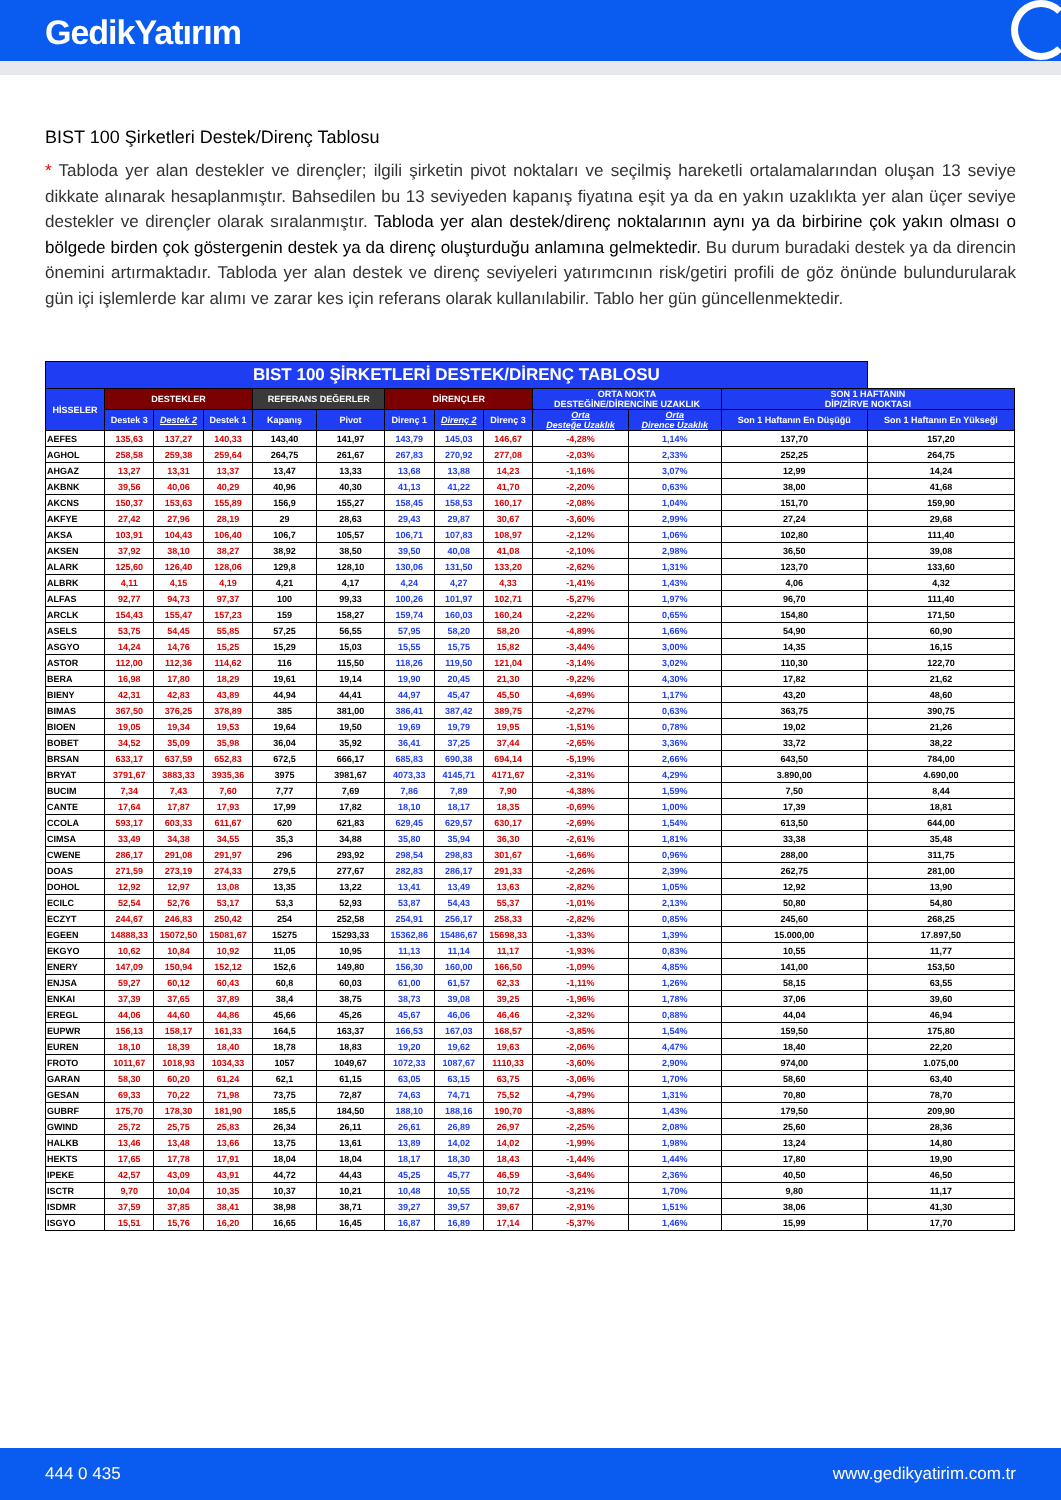GedikYatırım
BIST 100 Şirketleri Destek/Direnç Tablosu
* Tabloda yer alan destekler ve dirençler; ilgili şirketin pivot noktaları ve seçilmiş hareketli ortalamalarından oluşan 13 seviye dikkate alınarak hesaplanmıştır. Bahsedilen bu 13 seviyeden kapanış fiyatına eşit ya da en yakın uzaklıkta yer alan üçer seviye destekler ve dirençler olarak sıralanmıştır. Tabloda yer alan destek/direnç noktalarının aynı ya da birbirine çok yakın olması o bölgede birden çok göstergenin destek ya da direnç oluşturduğu anlamına gelmektedir. Bu durum buradaki destek ya da direncin önemini artırmaktadır. Tabloda yer alan destek ve direnç seviyeleri yatırımcının risk/getiri profili de göz önünde bulundurularak gün içi işlemlerde kar alımı ve zarar kes için referans olarak kullanılabilir. Tablo her gün güncellenmektedir.
| BIST 100 ŞİRKETLERİ DESTEK/DİRENÇ TABLOSU | | | | | | | | | | | | |
| --- | --- | --- | --- | --- | --- | --- | --- | --- | --- | --- | --- | --- |
| HİSSELER | DESTEKLER | | | REFERANS DEĞERLER | | DİRENÇLER | | | ORTA NOKTA DESTEĞİNE/DİRENCİNE UZAKLIK | | SON 1 HAFTANIN DİP/ZİRVE NOKTASI | |
| | Destek 3 | Destek 2 | Destek 1 | Kapanış | Pivot | Direnç 1 | Direnç 2 | Direnç 3 | Orta Desteğe Uzaklık | Orta Dirence Uzaklık | Son 1 Haftanın En Düşüğü | Son 1 Haftanın En Yükseği |
| AEFES | 135,63 | 137,27 | 140,33 | 143,40 | 141,97 | 143,79 | 145,03 | 146,67 | -4,28% | 1,14% | 137,70 | 157,20 |
| AGHOL | 258,58 | 259,38 | 259,64 | 264,75 | 261,67 | 267,83 | 270,92 | 277,08 | -2,03% | 2,33% | 252,25 | 264,75 |
| AHGAZ | 13,27 | 13,31 | 13,37 | 13,47 | 13,33 | 13,68 | 13,88 | 14,23 | -1,16% | 3,07% | 12,99 | 14,24 |
| AKBNK | 39,56 | 40,06 | 40,29 | 40,96 | 40,30 | 41,13 | 41,22 | 41,70 | -2,20% | 0,63% | 38,00 | 41,68 |
| AKCNS | 150,37 | 153,63 | 155,89 | 156,9 | 155,27 | 158,45 | 158,53 | 160,17 | -2,08% | 1,04% | 151,70 | 159,90 |
| AKFYE | 27,42 | 27,96 | 28,19 | 29 | 28,63 | 29,43 | 29,87 | 30,67 | -3,60% | 2,99% | 27,24 | 29,68 |
| AKSA | 103,91 | 104,43 | 106,40 | 106,7 | 105,57 | 106,71 | 107,83 | 108,97 | -2,12% | 1,06% | 102,80 | 111,40 |
| AKSEN | 37,92 | 38,10 | 38,27 | 38,92 | 38,50 | 39,50 | 40,08 | 41,08 | -2,10% | 2,98% | 36,50 | 39,08 |
| ALARK | 125,60 | 126,40 | 128,06 | 129,8 | 128,10 | 130,06 | 131,50 | 133,20 | -2,62% | 1,31% | 123,70 | 133,60 |
| ALBRK | 4,11 | 4,15 | 4,19 | 4,21 | 4,17 | 4,24 | 4,27 | 4,33 | -1,41% | 1,43% | 4,06 | 4,32 |
| ALFAS | 92,77 | 94,73 | 97,37 | 100 | 99,33 | 100,26 | 101,97 | 102,71 | -5,27% | 1,97% | 96,70 | 111,40 |
| ARCLK | 154,43 | 155,47 | 157,23 | 159 | 158,27 | 159,74 | 160,03 | 160,24 | -2,22% | 0,65% | 154,80 | 171,50 |
| ASELS | 53,75 | 54,45 | 55,85 | 57,25 | 56,55 | 57,95 | 58,20 | 58,20 | -4,89% | 1,66% | 54,90 | 60,90 |
| ASGYO | 14,24 | 14,76 | 15,25 | 15,29 | 15,03 | 15,55 | 15,75 | 15,82 | -3,44% | 3,00% | 14,35 | 16,15 |
| ASTOR | 112,00 | 112,36 | 114,62 | 116 | 115,50 | 118,26 | 119,50 | 121,04 | -3,14% | 3,02% | 110,30 | 122,70 |
| BERA | 16,98 | 17,80 | 18,29 | 19,61 | 19,14 | 19,90 | 20,45 | 21,30 | -9,22% | 4,30% | 17,82 | 21,62 |
| BIENY | 42,31 | 42,83 | 43,89 | 44,94 | 44,41 | 44,97 | 45,47 | 45,50 | -4,69% | 1,17% | 43,20 | 48,60 |
| BIMAS | 367,50 | 376,25 | 378,89 | 385 | 381,00 | 386,41 | 387,42 | 389,75 | -2,27% | 0,63% | 363,75 | 390,75 |
| BIOEN | 19,05 | 19,34 | 19,53 | 19,64 | 19,50 | 19,69 | 19,79 | 19,95 | -1,51% | 0,78% | 19,02 | 21,26 |
| BOBET | 34,52 | 35,09 | 35,98 | 36,04 | 35,92 | 36,41 | 37,25 | 37,44 | -2,65% | 3,36% | 33,72 | 38,22 |
| BRSAN | 633,17 | 637,59 | 652,83 | 672,5 | 666,17 | 685,83 | 690,38 | 694,14 | -5,19% | 2,66% | 643,50 | 784,00 |
| BRYAT | 3791,67 | 3883,33 | 3935,36 | 3975 | 3981,67 | 4073,33 | 4145,71 | 4171,67 | -2,31% | 4,29% | 3.890,00 | 4.690,00 |
| BUCIM | 7,34 | 7,43 | 7,60 | 7,77 | 7,69 | 7,86 | 7,89 | 7,90 | -4,38% | 1,59% | 7,50 | 8,44 |
| CANTE | 17,64 | 17,87 | 17,93 | 17,99 | 17,82 | 18,10 | 18,17 | 18,35 | -0,69% | 1,00% | 17,39 | 18,81 |
| CCOLA | 593,17 | 603,33 | 611,67 | 620 | 621,83 | 629,45 | 629,57 | 630,17 | -2,69% | 1,54% | 613,50 | 644,00 |
| CIMSA | 33,49 | 34,38 | 34,55 | 35,3 | 34,88 | 35,80 | 35,94 | 36,30 | -2,61% | 1,81% | 33,38 | 35,48 |
| CWENE | 286,17 | 291,08 | 291,97 | 296 | 293,92 | 298,54 | 298,83 | 301,67 | -1,66% | 0,96% | 288,00 | 311,75 |
| DOAS | 271,59 | 273,19 | 274,33 | 279,5 | 277,67 | 282,83 | 286,17 | 291,33 | -2,26% | 2,39% | 262,75 | 281,00 |
| DOHOL | 12,92 | 12,97 | 13,08 | 13,35 | 13,22 | 13,41 | 13,49 | 13,63 | -2,82% | 1,05% | 12,92 | 13,90 |
| ECILC | 52,54 | 52,76 | 53,17 | 53,3 | 52,93 | 53,87 | 54,43 | 55,37 | -1,01% | 2,13% | 50,80 | 54,80 |
| ECZYT | 244,67 | 246,83 | 250,42 | 254 | 252,58 | 254,91 | 256,17 | 258,33 | -2,82% | 0,85% | 245,60 | 268,25 |
| EGEEN | 14888,33 | 15072,50 | 15081,67 | 15275 | 15293,33 | 15362,86 | 15486,67 | 15698,33 | -1,33% | 1,39% | 15.000,00 | 17.897,50 |
| EKGYO | 10,62 | 10,84 | 10,92 | 11,05 | 10,95 | 11,13 | 11,14 | 11,17 | -1,93% | 0,83% | 10,55 | 11,77 |
| ENERY | 147,09 | 150,94 | 152,12 | 152,6 | 149,80 | 156,30 | 160,00 | 166,50 | -1,09% | 4,85% | 141,00 | 153,50 |
| ENJSA | 59,27 | 60,12 | 60,43 | 60,8 | 60,03 | 61,00 | 61,57 | 62,33 | -1,11% | 1,26% | 58,15 | 63,55 |
| ENKAI | 37,39 | 37,65 | 37,89 | 38,4 | 38,75 | 38,73 | 39,08 | 39,25 | -1,96% | 1,78% | 37,06 | 39,60 |
| EREGL | 44,06 | 44,60 | 44,86 | 45,66 | 45,26 | 45,67 | 46,06 | 46,46 | -2,32% | 0,88% | 44,04 | 46,94 |
| EUPWR | 156,13 | 158,17 | 161,33 | 164,5 | 163,37 | 166,53 | 167,03 | 168,57 | -3,85% | 1,54% | 159,50 | 175,80 |
| EUREN | 18,10 | 18,39 | 18,40 | 18,78 | 18,83 | 19,20 | 19,62 | 19,63 | -2,06% | 4,47% | 18,40 | 22,20 |
| FROTO | 1011,67 | 1018,93 | 1034,33 | 1057 | 1049,67 | 1072,33 | 1087,67 | 1110,33 | -3,60% | 2,90% | 974,00 | 1.075,00 |
| GARAN | 58,30 | 60,20 | 61,24 | 62,1 | 61,15 | 63,05 | 63,15 | 63,75 | -3,06% | 1,70% | 58,60 | 63,40 |
| GESAN | 69,33 | 70,22 | 71,98 | 73,75 | 72,87 | 74,63 | 74,71 | 75,52 | -4,79% | 1,31% | 70,80 | 78,70 |
| GUBRF | 175,70 | 178,30 | 181,90 | 185,5 | 184,50 | 188,10 | 188,16 | 190,70 | -3,88% | 1,43% | 179,50 | 209,90 |
| GWIND | 25,72 | 25,75 | 25,83 | 26,34 | 26,11 | 26,61 | 26,89 | 26,97 | -2,25% | 2,08% | 25,60 | 28,36 |
| HALKB | 13,46 | 13,48 | 13,66 | 13,75 | 13,61 | 13,89 | 14,02 | 14,02 | -1,99% | 1,98% | 13,24 | 14,80 |
| HEKTS | 17,65 | 17,78 | 17,91 | 18,04 | 18,04 | 18,17 | 18,30 | 18,43 | -1,44% | 1,44% | 17,80 | 19,90 |
| IPEKE | 42,57 | 43,09 | 43,91 | 44,72 | 44,43 | 45,25 | 45,77 | 46,59 | -3,64% | 2,36% | 40,50 | 46,50 |
| ISCTR | 9,70 | 10,04 | 10,35 | 10,37 | 10,21 | 10,48 | 10,55 | 10,72 | -3,21% | 1,70% | 9,80 | 11,17 |
| ISDMR | 37,59 | 37,85 | 38,41 | 38,98 | 38,71 | 39,27 | 39,57 | 39,67 | -2,91% | 1,51% | 38,06 | 41,30 |
| ISGYO | 15,51 | 15,76 | 16,20 | 16,65 | 16,45 | 16,87 | 16,89 | 17,14 | -5,37% | 1,46% | 15,99 | 17,70 |
444 0 435 www.gedikyatirim.com.tr